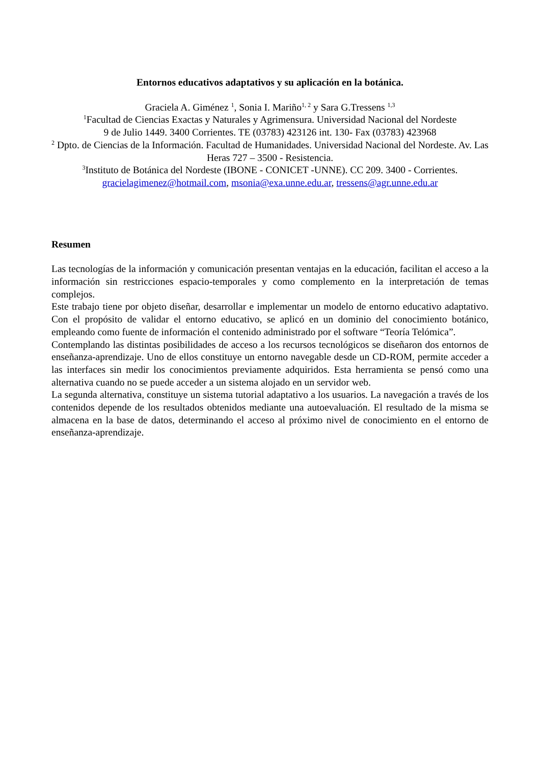Entornos educativos adaptativos y su aplicación en la botánica.
Graciela A. Giménez <sup>1</sup>, Sonia I. Mariño<sup>1, 2</sup> y Sara G.Tressens <sup>1,3</sup>
<sup>1</sup> Facultad de Ciencias Exactas y Naturales y Agrimensura. Universidad Nacional del Nordeste
9 de Julio 1449. 3400 Corrientes. TE (03783) 423126 int. 130- Fax (03783) 423968
<sup>2</sup> Dpto. de Ciencias de la Información. Facultad de Humanidades. Universidad Nacional del Nordeste. Av. Las Heras 727 – 3500 - Resistencia.
<sup>3</sup> Instituto de Botánica del Nordeste (IBONE - CONICET -UNNE). CC 209. 3400 - Corrientes.
gracielagimenez@hotmail.com, msonia@exa.unne.edu.ar, tressens@agr.unne.edu.ar
Resumen
Las tecnologías de la información y comunicación presentan ventajas en la educación, facilitan el acceso a la información sin restricciones espacio-temporales y como complemento en la interpretación de temas complejos.
Este trabajo tiene por objeto diseñar, desarrollar e implementar un modelo de entorno educativo adaptativo. Con el propósito de validar el entorno educativo, se aplicó en un dominio del conocimiento botánico, empleando como fuente de información el contenido administrado por el software “Teoría Telómica”.
Contemplando las distintas posibilidades de acceso a los recursos tecnológicos se diseñaron dos entornos de enseñanza-aprendizaje. Uno de ellos constituye un entorno navegable desde un CD-ROM, permite acceder a las interfaces sin medir los conocimientos previamente adquiridos. Esta herramienta se pensó como una alternativa cuando no se puede acceder a un sistema alojado en un servidor web.
La segunda alternativa, constituye un sistema tutorial adaptativo a los usuarios. La navegación a través de los contenidos depende de los resultados obtenidos mediante una autoevaluación. El resultado de la misma se almacena en la base de datos, determinando el acceso al próximo nivel de conocimiento en el entorno de enseñanza-aprendizaje.